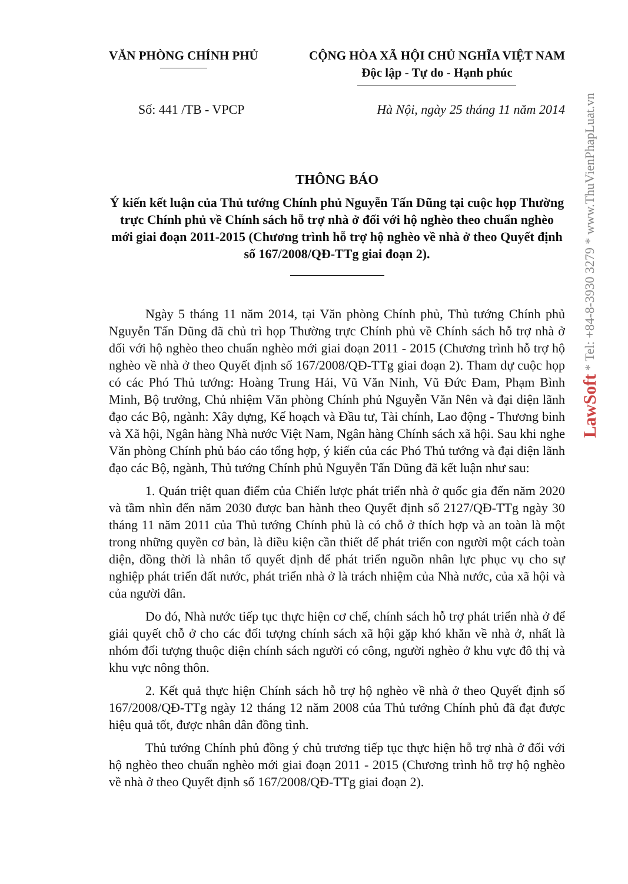VĂN PHÒNG CHÍNH PHỦ CỘNG HÒA XÃ HỘI CHỦ NGHĨA VIỆT NAM
Độc lập - Tự do - Hạnh phúc
Số: 441 /TB - VPCP Hà Nội, ngày 25 tháng 11 năm 2014
THÔNG BÁO
Ý kiến kết luận của Thủ tướng Chính phủ Nguyễn Tấn Dũng tại cuộc họp Thường trực Chính phủ về Chính sách hỗ trợ nhà ở đối với hộ nghèo theo chuẩn nghèo mới giai đoạn 2011-2015 (Chương trình hỗ trợ hộ nghèo về nhà ở theo Quyết định số 167/2008/QĐ-TTg giai đoạn 2).
Ngày 5 tháng 11 năm 2014, tại Văn phòng Chính phủ, Thủ tướng Chính phủ Nguyễn Tấn Dũng đã chủ trì họp Thường trực Chính phủ về Chính sách hỗ trợ nhà ở đối với hộ nghèo theo chuẩn nghèo mới giai đoạn 2011 - 2015 (Chương trình hỗ trợ hộ nghèo về nhà ở theo Quyết định số 167/2008/QĐ-TTg giai đoạn 2). Tham dự cuộc họp có các Phó Thủ tướng: Hoàng Trung Hải, Vũ Văn Ninh, Vũ Đức Đam, Phạm Bình Minh, Bộ trưởng, Chủ nhiệm Văn phòng Chính phủ Nguyễn Văn Nên và đại diện lãnh đạo các Bộ, ngành: Xây dựng, Kế hoạch và Đầu tư, Tài chính, Lao động - Thương binh và Xã hội, Ngân hàng Nhà nước Việt Nam, Ngân hàng Chính sách xã hội. Sau khi nghe Văn phòng Chính phủ báo cáo tổng hợp, ý kiến của các Phó Thủ tướng và đại diện lãnh đạo các Bộ, ngành, Thủ tướng Chính phủ Nguyễn Tấn Dũng đã kết luận như sau:
1. Quán triệt quan điểm của Chiến lược phát triển nhà ở quốc gia đến năm 2020 và tầm nhìn đến năm 2030 được ban hành theo Quyết định số 2127/QĐ-TTg ngày 30 tháng 11 năm 2011 của Thủ tướng Chính phủ là có chỗ ở thích hợp và an toàn là một trong những quyền cơ bản, là điều kiện cần thiết để phát triển con người một cách toàn diện, đồng thời là nhân tố quyết định để phát triển nguồn nhân lực phục vụ cho sự nghiệp phát triển đất nước, phát triển nhà ở là trách nhiệm của Nhà nước, của xã hội và của người dân.
Do đó, Nhà nước tiếp tục thực hiện cơ chế, chính sách hỗ trợ phát triển nhà ở để giải quyết chỗ ở cho các đối tượng chính sách xã hội gặp khó khăn về nhà ở, nhất là nhóm đối tượng thuộc diện chính sách người có công, người nghèo ở khu vực đô thị và khu vực nông thôn.
2. Kết quả thực hiện Chính sách hỗ trợ hộ nghèo về nhà ở theo Quyết định số 167/2008/QĐ-TTg ngày 12 tháng 12 năm 2008 của Thủ tướng Chính phủ đã đạt được hiệu quả tốt, được nhân dân đồng tình.
Thủ tướng Chính phủ đồng ý chủ trương tiếp tục thực hiện hỗ trợ nhà ở đối với hộ nghèo theo chuẩn nghèo mới giai đoạn 2011 - 2015 (Chương trình hỗ trợ hộ nghèo về nhà ở theo Quyết định số 167/2008/QĐ-TTg giai đoạn 2).
LawSoft * Tel: +84-8-3930 3279 * www.ThuVienPhapLuat.vn